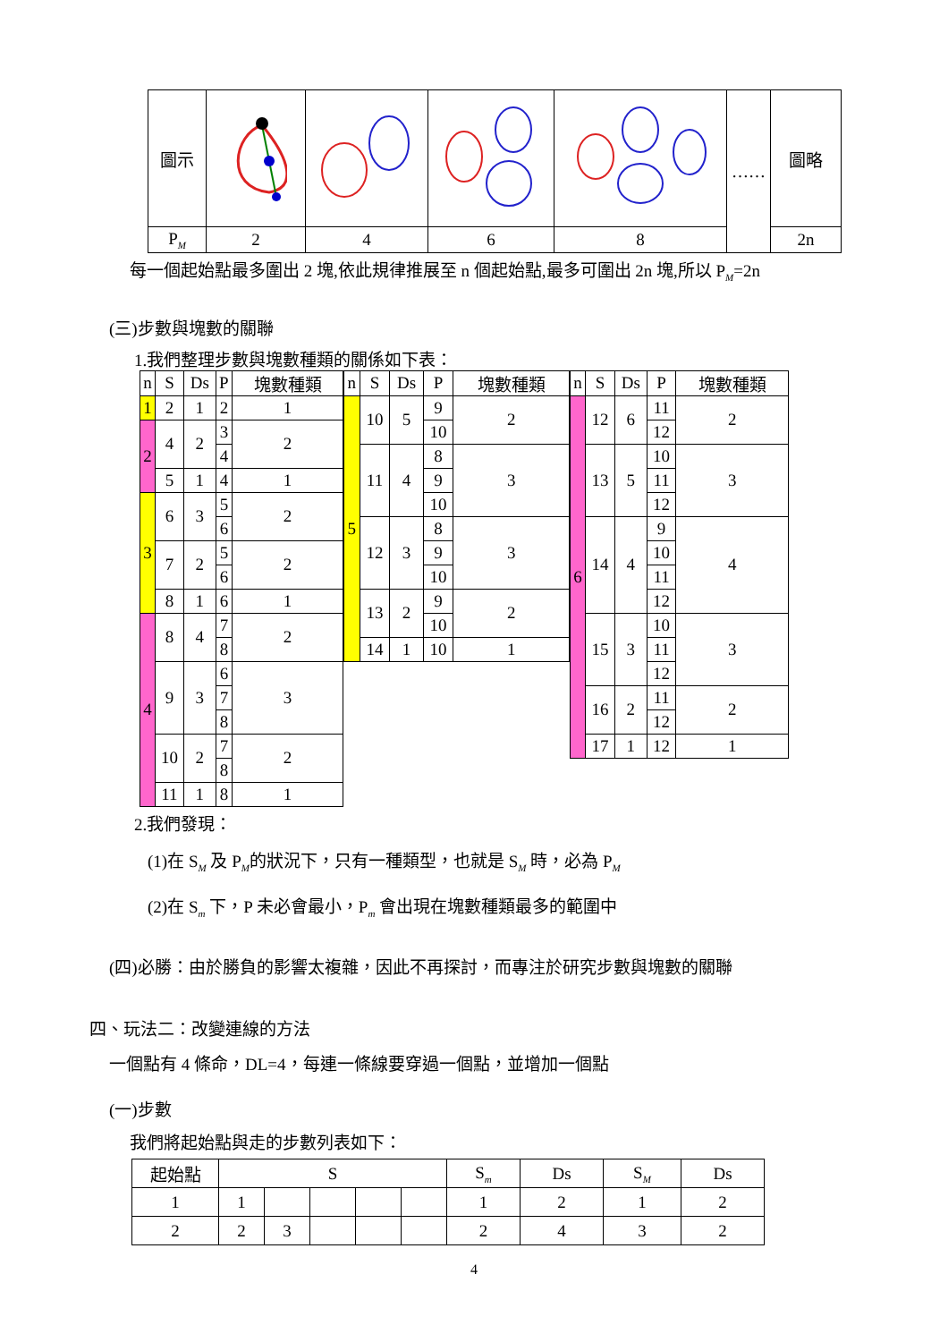| 圖示 | | | | | …… | 圖略 |
| P M | 2 | 4 | 6 | 8 | | 2n |
每一個起始點最多圍出 2 塊,依此規律推展至 n 個起始點,最多可圍出 2n 塊,所以 PM=2n
(三)步數與塊數的關聯
1.我們整理步數與塊數種類的關係如下表：
| n | S | Ds | P | 塊數種類 |
| --- | --- | --- | --- | --- |
| 1 | 2 | 1 | 2 | 1 |
| 2 | 4 | 2 | 3 | 2 |
| | | | 4 | |
| | 5 | 1 | 4 | 1 |
| 3 | 6 | 3 | 5 | 2 |
| | | | 6 | |
| | 7 | 2 | 5 | 2 |
| | | | 6 | |
| | 8 | 1 | 6 | 1 |
| 4 | 8 | 4 | 7 | 2 |
| | | | 8 | |
| | 9 | 3 | 6 | 3 |
| | | | 7 | |
| | | | 8 | |
| | 10 | 2 | 7 | 2 |
| | | | 8 | |
| | 11 | 1 | 8 | 1 |
| n | S | Ds | P | 塊數種類 |
| --- | --- | --- | --- | --- |
| 5 | 10 | 5 | 9 | 2 |
| | | | 10 | |
| | 11 | 4 | 8 | 3 |
| | | | 9 | |
| | | | 10 | |
| | 12 | 3 | 8 | 3 |
| | | | 9 | |
| | | | 10 | |
| | 13 | 2 | 9 | 2 |
| | | | 10 | |
| | 14 | 1 | 10 | 1 |
| n | S | Ds | P | 塊數種類 |
| --- | --- | --- | --- | --- |
| 6 | 12 | 6 | 11 | 2 |
| | | | 12 | |
| | 13 | 5 | 10 | 3 |
| | | | 11 | |
| | | | 12 | |
| | 14 | 4 | 9 | 4 |
| | | | 10 | |
| | | | 11 | |
| | | | 12 | |
| | 15 | 3 | 10 | 3 |
| | | | 11 | |
| | | | 12 | |
| | 16 | 2 | 11 | 2 |
| | | | 12 | |
| | 17 | 1 | 12 | 1 |
2.我們發現：
(1)在 SM 及 PM的狀況下，只有一種類型，也就是 SM 時，必為 PM
(2)在 Sm 下，P 未必會最小，Pm 會出現在塊數種類最多的範圍中
(四)必勝：由於勝負的影響太複雜，因此不再探討，而專注於研究步數與塊數的關聯
四、玩法二：改變連線的方法
一個點有 4 條命，DL=4，每連一條線要穿過一個點，並增加一個點
(一)步數
我們將起始點與走的步數列表如下：
| 起始點 | S | | | | | S m | Ds | S M | Ds |
| 1 | 1 | | | | | 1 | 2 | 1 | 2 |
| 2 | 2 | 3 | | | | 2 | 4 | 3 | 2 |
4